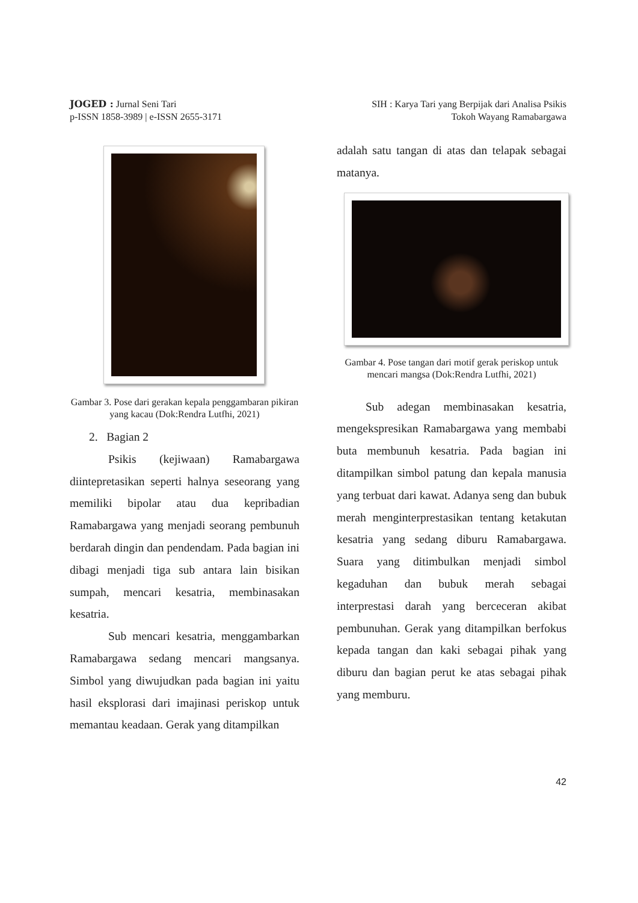JOGED : Jurnal Seni Tari
p-ISSN 1858-3989 | e-ISSN 2655-3171
SIH : Karya Tari yang Berpijak dari Analisa Psikis
Tokoh Wayang Ramabargawa
Gambar 3. Pose dari gerakan kepala penggambaran pikiran yang kacau (Dok:Rendra Lutfhi, 2021)
2. Bagian 2
Psikis (kejiwaan) Ramabargawa diintepretasikan seperti halnya seseorang yang memiliki bipolar atau dua kepribadian Ramabargawa yang menjadi seorang pembunuh berdarah dingin dan pendendam. Pada bagian ini dibagi menjadi tiga sub antara lain bisikan sumpah, mencari kesatria, membinasakan kesatria.
Sub mencari kesatria, menggambarkan Ramabargawa sedang mencari mangsanya. Simbol yang diwujudkan pada bagian ini yaitu hasil eksplorasi dari imajinasi periskop untuk memantau keadaan. Gerak yang ditampilkan
adalah satu tangan di atas dan telapak sebagai matanya.
Gambar 4. Pose tangan dari motif gerak periskop untuk mencari mangsa (Dok:Rendra Lutfhi, 2021)
Sub adegan membinasakan kesatria, mengekspresikan Ramabargawa yang membabi buta membunuh kesatria. Pada bagian ini ditampilkan simbol patung dan kepala manusia yang terbuat dari kawat. Adanya seng dan bubuk merah menginterprestasikan tentang ketakutan kesatria yang sedang diburu Ramabargawa. Suara yang ditimbulkan menjadi simbol kegaduhan dan bubuk merah sebagai interprestasi darah yang berceceran akibat pembunuhan. Gerak yang ditampilkan berfokus kepada tangan dan kaki sebagai pihak yang diburu dan bagian perut ke atas sebagai pihak yang memburu.
42